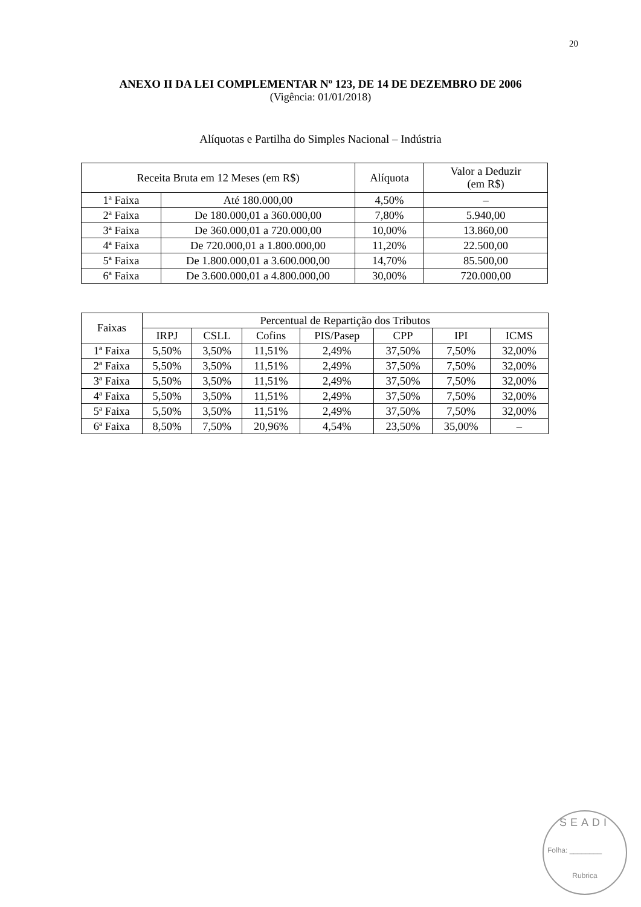20
ANEXO II DA LEI COMPLEMENTAR Nº 123, DE 14 DE DEZEMBRO DE 2006
(Vigência: 01/01/2018)
Alíquotas e Partilha do Simples Nacional – Indústria
| Receita Bruta em 12 Meses (em R$) | | Alíquota | Valor a Deduzir (em R$) |
| 1ª Faixa | Até 180.000,00 | 4,50% | – |
| 2ª Faixa | De 180.000,01 a 360.000,00 | 7,80% | 5.940,00 |
| 3ª Faixa | De 360.000,01 a 720.000,00 | 10,00% | 13.860,00 |
| 4ª Faixa | De 720.000,01 a 1.800.000,00 | 11,20% | 22.500,00 |
| 5ª Faixa | De 1.800.000,01 a 3.600.000,00 | 14,70% | 85.500,00 |
| 6ª Faixa | De 3.600.000,01 a 4.800.000,00 | 30,00% | 720.000,00 |
| Faixas | Percentual de Repartição dos Tributos | | | | | | |
| | IRPJ | CSLL | Cofins | PIS/Pasep | CPP | IPI | ICMS |
| 1ª Faixa | 5,50% | 3,50% | 11,51% | 2,49% | 37,50% | 7,50% | 32,00% |
| 2ª Faixa | 5,50% | 3,50% | 11,51% | 2,49% | 37,50% | 7,50% | 32,00% |
| 3ª Faixa | 5,50% | 3,50% | 11,51% | 2,49% | 37,50% | 7,50% | 32,00% |
| 4ª Faixa | 5,50% | 3,50% | 11,51% | 2,49% | 37,50% | 7,50% | 32,00% |
| 5ª Faixa | 5,50% | 3,50% | 11,51% | 2,49% | 37,50% | 7,50% | 32,00% |
| 6ª Faixa | 8,50% | 7,50% | 20,96% | 4,54% | 23,50% | 35,00% | – |
SEADI
Folha: ________
Rubrica